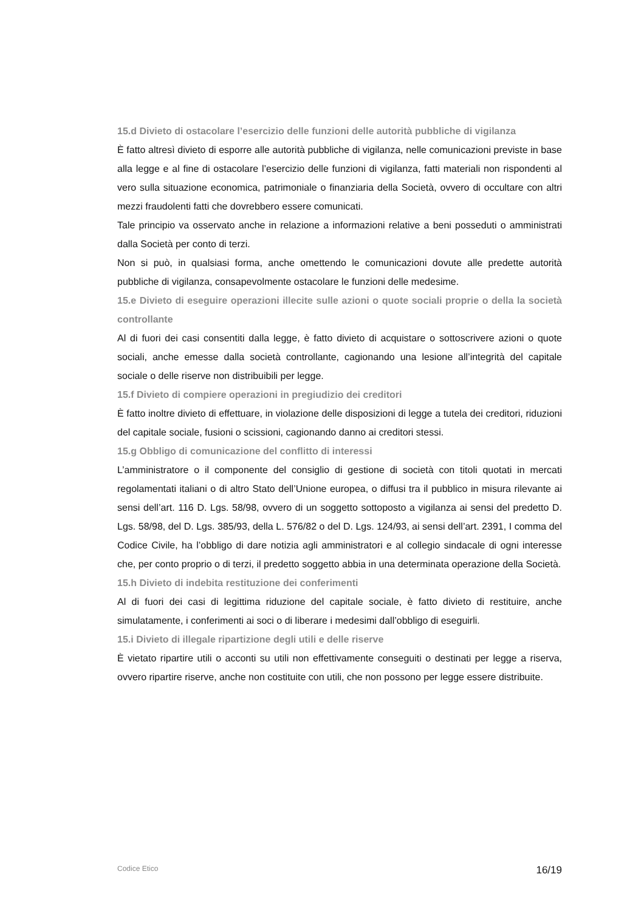15.d Divieto di ostacolare l’esercizio delle funzioni delle autorità pubbliche di vigilanza
È fatto altresì divieto di esporre alle autorità pubbliche di vigilanza, nelle comunicazioni previste in base alla legge e al fine di ostacolare l’esercizio delle funzioni di vigilanza, fatti materiali non rispondenti al vero sulla situazione economica, patrimoniale o finanziaria della Società, ovvero di occultare con altri mezzi fraudolenti fatti che dovrebbero essere comunicati.
Tale principio va osservato anche in relazione a informazioni relative a beni posseduti o amministrati dalla Società per conto di terzi.
Non si può, in qualsiasi forma, anche omettendo le comunicazioni dovute alle predette autorità pubbliche di vigilanza, consapevolmente ostacolare le funzioni delle medesime.
15.e Divieto di eseguire operazioni illecite sulle azioni o quote sociali proprie o della la società controllante
Al di fuori dei casi consentiti dalla legge, è fatto divieto di acquistare o sottoscrivere azioni o quote sociali, anche emesse dalla società controllante, cagionando una lesione all’integrità del capitale sociale o delle riserve non distribuibili per legge.
15.f Divieto di compiere operazioni in pregiudizio dei creditori
È fatto inoltre divieto di effettuare, in violazione delle disposizioni di legge a tutela dei creditori, riduzioni del capitale sociale, fusioni o scissioni, cagionando danno ai creditori stessi.
15.g Obbligo di comunicazione del conflitto di interessi
L’amministratore o il componente del consiglio di gestione di società con titoli quotati in mercati regolamentati italiani o di altro Stato dell’Unione europea, o diffusi tra il pubblico in misura rilevante ai sensi dell’art. 116 D. Lgs. 58/98, ovvero di un soggetto sottoposto a vigilanza ai sensi del predetto D. Lgs. 58/98, del D. Lgs. 385/93, della L. 576/82 o del D. Lgs. 124/93, ai sensi dell’art. 2391, I comma del Codice Civile, ha l’obbligo di dare notizia agli amministratori e al collegio sindacale di ogni interesse che, per conto proprio o di terzi, il predetto soggetto abbia in una determinata operazione della Società.
15.h Divieto di indebita restituzione dei conferimenti
Al di fuori dei casi di legittima riduzione del capitale sociale, è fatto divieto di restituire, anche simulatamente, i conferimenti ai soci o di liberare i medesimi dall’obbligo di eseguirli.
15.i Divieto di illegale ripartizione degli utili e delle riserve
È vietato ripartire utili o acconti su utili non effettivamente conseguiti o destinati per legge a riserva, ovvero ripartire riserve, anche non costituite con utili, che non possono per legge essere distribuite.
Codice Etico 16/19